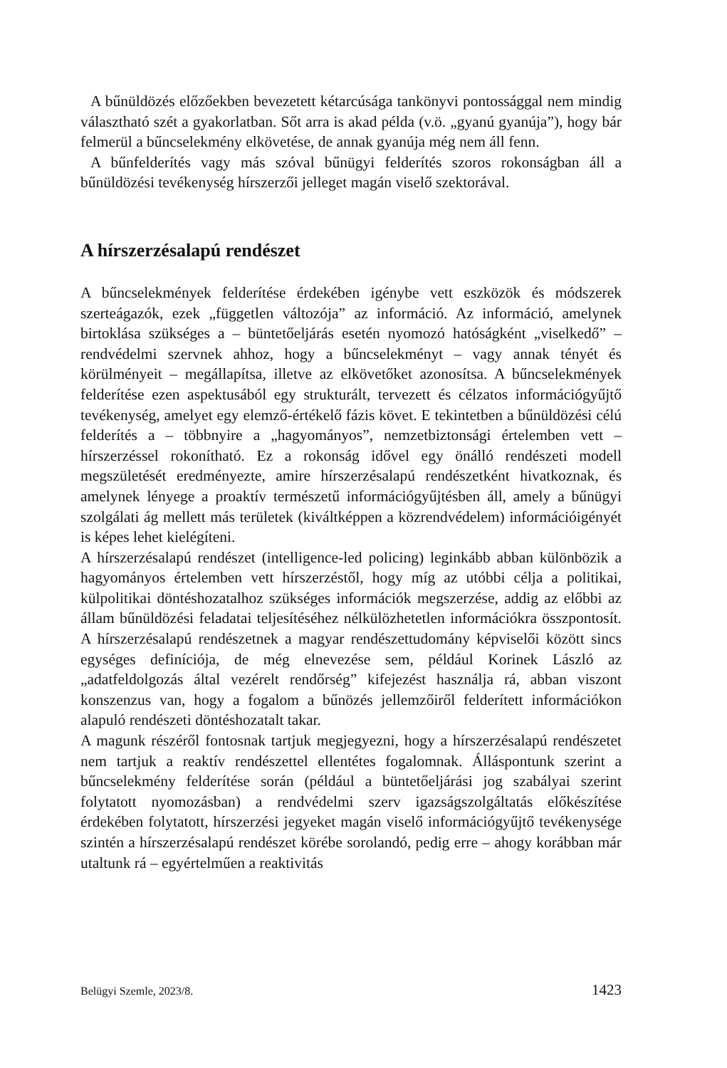A bűnüldözés előzőekben bevezetett kétarcúsága tankönyvi pontossággal nem mindig választható szét a gyakorlatban. Sőt arra is akad példa (v.ö. „gyanú gyanúja”), hogy bár felmerül a bűncselekmény elkövetése, de annak gyanúja még nem áll fenn.
A bűnfelderítés vagy más szóval bűnügyi felderítés szoros rokonságban áll a bűnüldözési tevékenység hírszerzői jelleget magán viselő szektorával.
A hírszerzésalapú rendészet
A bűncselekmények felderítése érdekében igénybe vett eszközök és módszerek szerteágazók, ezek „független változója” az információ. Az információ, amelynek birtoklása szükséges a – büntetőeljárás esetén nyomozó hatóságként „viselkedő” – rendvédelmi szervnek ahhoz, hogy a bűncselekményt – vagy annak tényét és körülményeit – megállapítsa, illetve az elkövetőket azonosítsa. A bűncselekmények felderítése ezen aspektusából egy strukturált, tervezett és célzatos információgyűjtő tevékenység, amelyet egy elemző-értékelő fázis követ. E tekintetben a bűnüldözési célú felderítés a – többnyire a „hagyományos”, nemzetbiztonsági értelemben vett – hírszerzéssel rokonítható. Ez a rokonság idővel egy önálló rendészeti modell megszületését eredményezte, amire hírszerzésalapú rendészetként hivatkoznak, és amelynek lényege a proaktív természetű információgyűjtésben áll, amely a bűnügyi szolgálati ág mellett más területek (kiváltképpen a közrendvédelem) információigényét is képes lehet kielégíteni.
A hírszerzésalapú rendészet (intelligence-led policing) leginkább abban különbözik a hagyományos értelemben vett hírszerzéstől, hogy míg az utóbbi célja a politikai, külpolitikai döntéshozatalhoz szükséges információk megszerzése, addig az előbbi az állam bűnüldözési feladatai teljesítéséhez nélkülözhetetlen információkra összpontosít. A hírszerzésalapú rendészetnek a magyar rendészettudomány képviselői között sincs egységes definíciója, de még elnevezése sem, például Korinek László az „adatfeldolgozás által vezérelt rendőrség” kifejezést használja rá, abban viszont konszenzus van, hogy a fogalom a bűnözés jellemzőiről felderített információkon alapuló rendészeti döntéshozatalt takar.
A magunk részéről fontosnak tartjuk megjegyezni, hogy a hírszerzésalapú rendészetet nem tartjuk a reaktív rendészettel ellentétes fogalomnak. Álláspontunk szerint a bűncselekmény felderítése során (például a büntetőeljárási jog szabályai szerint folytatott nyomozásban) a rendvédelmi szerv igazságszolgáltatás előkészítése érdekében folytatott, hírszerzési jegyeket magán viselő információgyűjtő tevékenysége szintén a hírszerzésalapú rendészet körébe sorolandó, pedig erre – ahogy korábban már utaltunk rá – egyértelműen a reaktivitás
Belügyi Szemle, 2023/8. 1423